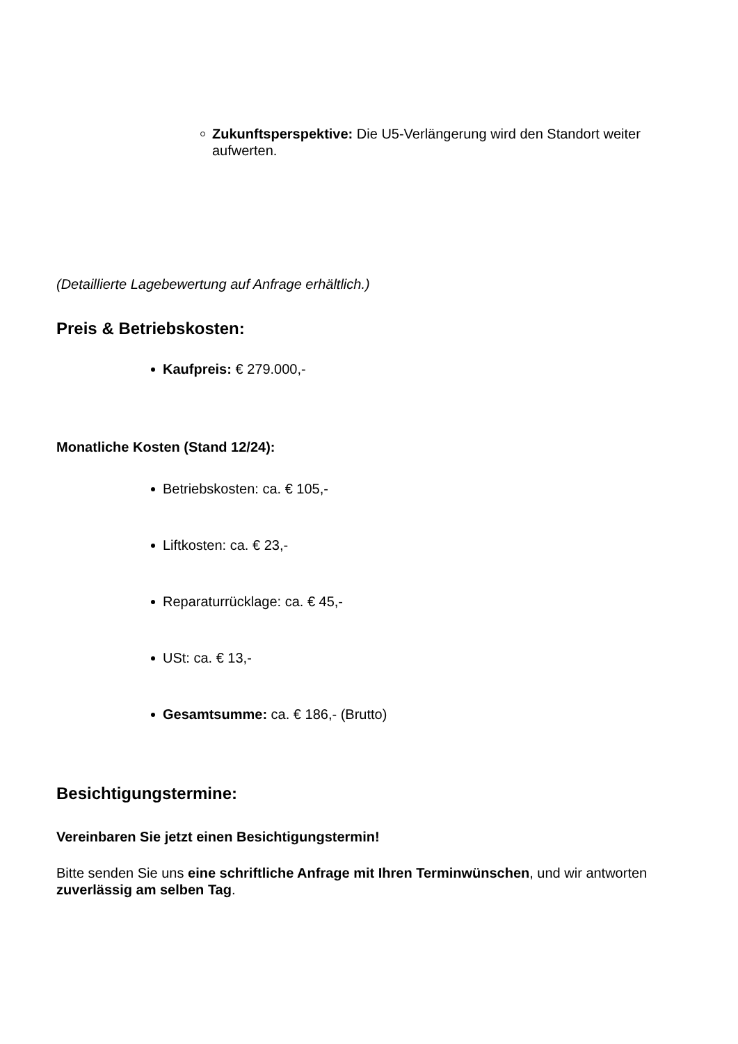Zukunftsperspektive: Die U5-Verlängerung wird den Standort weiter aufwerten.
(Detaillierte Lagebewertung auf Anfrage erhältlich.)
Preis & Betriebskosten:
Kaufpreis: € 279.000,-
Monatliche Kosten (Stand 12/24):
Betriebskosten: ca. € 105,-
Liftkosten: ca. € 23,-
Reparaturrücklage: ca. € 45,-
USt: ca. € 13,-
Gesamtsumme: ca. € 186,- (Brutto)
Besichtigungstermine:
Vereinbaren Sie jetzt einen Besichtigungstermin!
Bitte senden Sie uns eine schriftliche Anfrage mit Ihren Terminwünschen, und wir antworten zuverlässig am selben Tag.